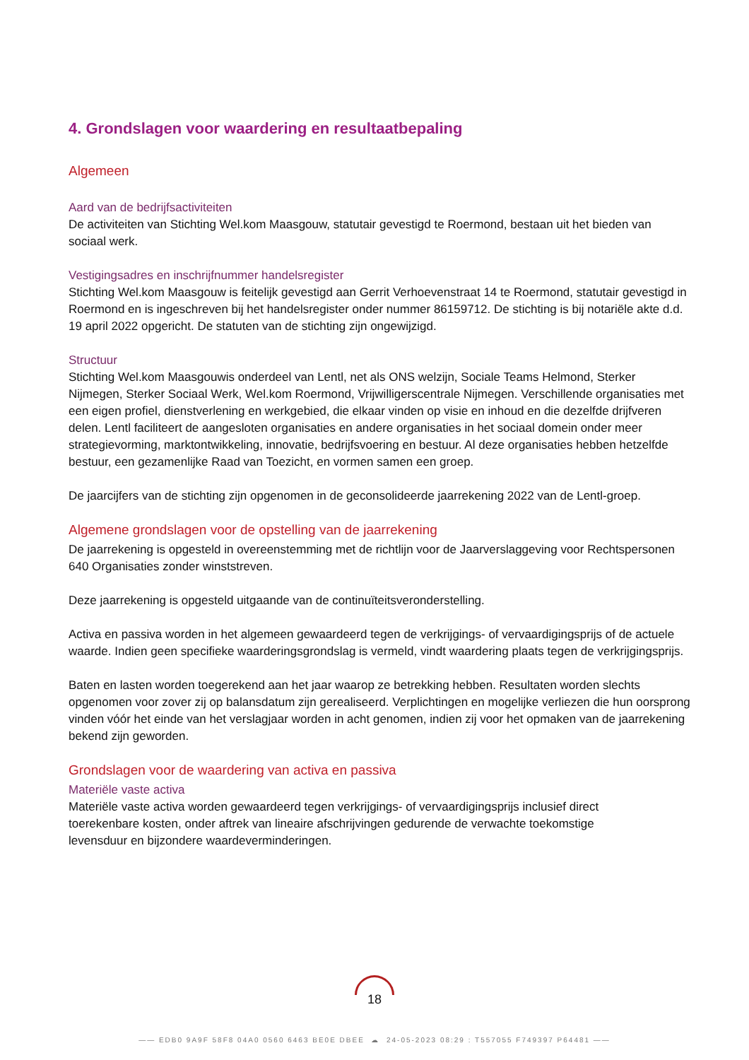4. Grondslagen voor waardering en resultaatbepaling
Algemeen
Aard van de bedrijfsactiviteiten
De activiteiten van Stichting Wel.kom Maasgouw, statutair gevestigd te Roermond, bestaan uit het bieden van sociaal werk.
Vestigingsadres en inschrijfnummer handelsregister
Stichting Wel.kom Maasgouw is feitelijk gevestigd aan Gerrit Verhoevenstraat 14 te Roermond, statutair gevestigd in Roermond en is ingeschreven bij het handelsregister onder nummer 86159712. De stichting is bij notariële akte d.d. 19 april 2022 opgericht. De statuten van de stichting zijn ongewijzigd.
Structuur
Stichting Wel.kom Maasgouwis onderdeel van Lentl, net als ONS welzijn, Sociale Teams Helmond, Sterker Nijmegen, Sterker Sociaal Werk, Wel.kom Roermond, Vrijwilligerscentrale Nijmegen. Verschillende organisaties met een eigen profiel, dienstverlening en werkgebied, die elkaar vinden op visie en inhoud en die dezelfde drijfveren delen. Lentl faciliteert de aangesloten organisaties en andere organisaties in het sociaal domein onder meer strategievorming, marktontwikkeling, innovatie, bedrijfsvoering en bestuur. Al deze organisaties hebben hetzelfde bestuur, een gezamenlijke Raad van Toezicht, en vormen samen een groep.
De jaarcijfers van de stichting zijn opgenomen in de geconsolideerde jaarrekening 2022 van de Lentl-groep.
Algemene grondslagen voor de opstelling van de jaarrekening
De jaarrekening is opgesteld in overeenstemming met de richtlijn voor de Jaarverslaggeving voor Rechtspersonen 640 Organisaties zonder winststreven.
Deze jaarrekening is opgesteld uitgaande van de continuïteitsveronderstelling.
Activa en passiva worden in het algemeen gewaardeerd tegen de verkrijgings- of vervaardigingsprijs of de actuele waarde. Indien geen specifieke waarderingsgrondslag is vermeld, vindt waardering plaats tegen de verkrijgingsprijs.
Baten en lasten worden toegerekend aan het jaar waarop ze betrekking hebben. Resultaten worden slechts opgenomen voor zover zij op balansdatum zijn gerealiseerd. Verplichtingen en mogelijke verliezen die hun oorsprong vinden vóór het einde van het verslagjaar worden in acht genomen, indien zij voor het opmaken van de jaarrekening bekend zijn geworden.
Grondslagen voor de waardering van activa en passiva
Materiële vaste activa
Materiële vaste activa worden gewaardeerd tegen verkrijgings- of vervaardigingsprijs inclusief direct toerekenbare kosten, onder aftrek van lineaire afschrijvingen gedurende de verwachte toekomstige levensduur en bijzondere waardeverminderingen.
18
—— EDB0 9A9F 58F8 04A0 0560 6463 BE0E DBEE ☁ 24-05-2023 08:29 : T557055 F749397 P64481 ——